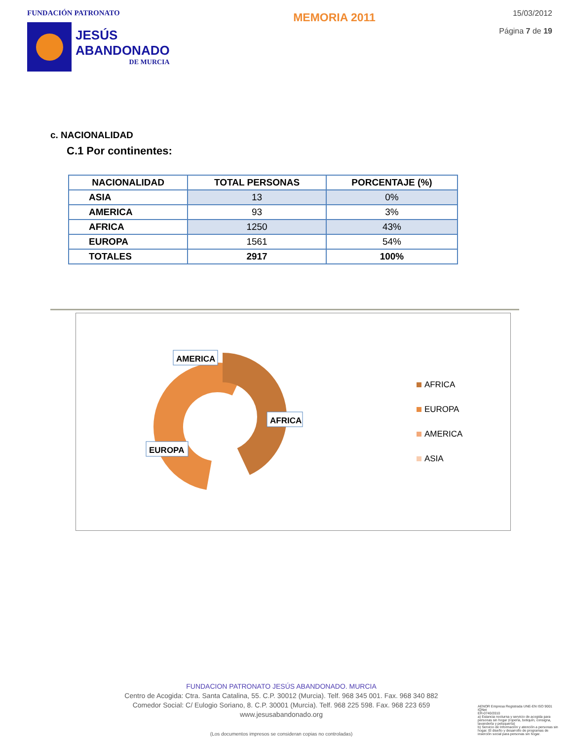FUNDACIÓN PATRONATO
JESÚS
ABANDONADO
DE MURCIA
MEMORIA 2011
15/03/2012
Página 7 de 19
c. NACIONALIDAD
C.1 Por continentes:
| NACIONALIDAD | TOTAL PERSONAS | PORCENTAJE (%) |
| --- | --- | --- |
| ASIA | 13 | 0% |
| AMERICA | 93 | 3% |
| AFRICA | 1250 | 43% |
| EUROPA | 1561 | 54% |
| TOTALES | 2917 | 100% |
AMERICA
AFRICA
EUROPA
AFRICA
EUROPA
AMERICA
ASIA
FUNDACION PATRONATO JESÚS ABANDONADO. MURCIA
Centro de Acogida: Ctra. Santa Catalina, 55. C.P. 30012 (Murcia). Telf. 968 345 001. Fax. 968 340 882
Comedor Social: C/ Eulogio Soriano, 8. C.P. 30001 (Murcia). Telf. 968 225 598. Fax. 968 223 659
www.jesusabandonado.org
(Los documentos impresos se consideran copias no controladas)
AENOR Empresa Registrada UNE-EN ISO 9001 IQNet
ER-0740/2010
a) Estancia nocturna y servicio de acogida para personas sin hogar (ropería, botiquín, consigna, lavandería y peluquería)
b) Servicio de Información y atención a personas sin hogar. El diseño y desarrollo de programas de inserción social para personas sin hogar.